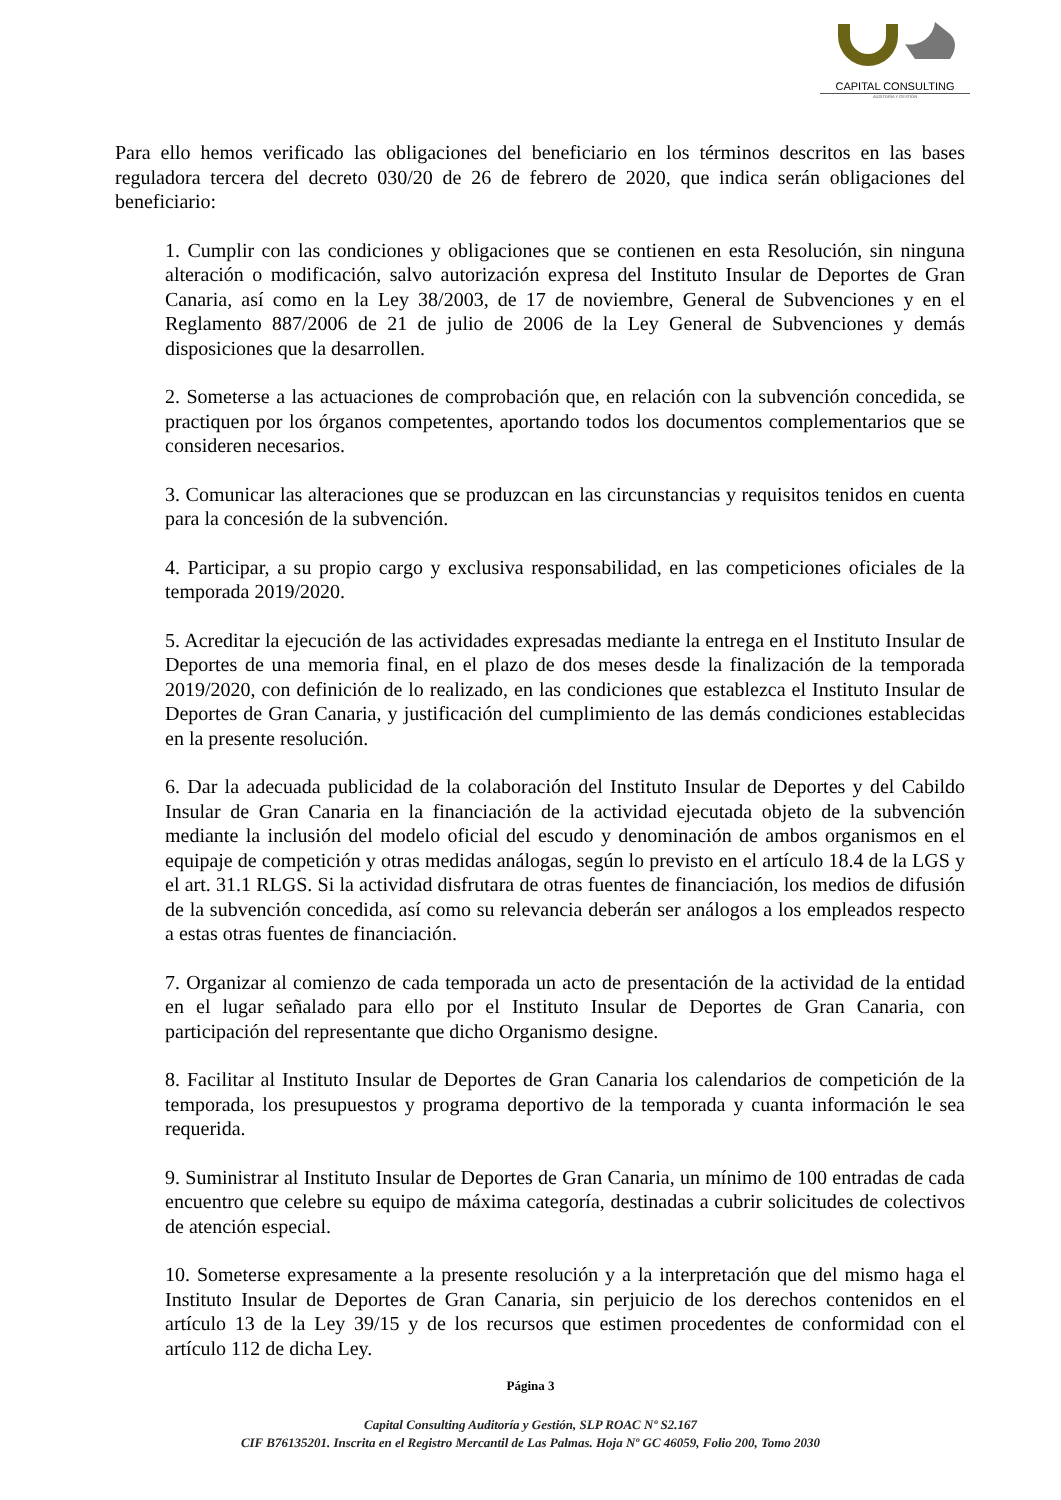CAPITAL CONSULTING
AUDITORÍA Y GESTIÓN
Para ello hemos verificado las obligaciones del beneficiario en los términos descritos en las bases reguladora tercera del decreto 030/20 de 26 de febrero de 2020, que indica serán obligaciones del beneficiario:
1. Cumplir con las condiciones y obligaciones que se contienen en esta Resolución, sin ninguna alteración o modificación, salvo autorización expresa del Instituto Insular de Deportes de Gran Canaria, así como en la Ley 38/2003, de 17 de noviembre, General de Subvenciones y en el Reglamento 887/2006 de 21 de julio de 2006 de la Ley General de Subvenciones y demás disposiciones que la desarrollen.
2. Someterse a las actuaciones de comprobación que, en relación con la subvención concedida, se practiquen por los órganos competentes, aportando todos los documentos complementarios que se consideren necesarios.
3. Comunicar las alteraciones que se produzcan en las circunstancias y requisitos tenidos en cuenta para la concesión de la subvención.
4. Participar, a su propio cargo y exclusiva responsabilidad, en las competiciones oficiales de la temporada 2019/2020.
5. Acreditar la ejecución de las actividades expresadas mediante la entrega en el Instituto Insular de Deportes de una memoria final, en el plazo de dos meses desde la finalización de la temporada 2019/2020, con definición de lo realizado, en las condiciones que establezca el Instituto Insular de Deportes de Gran Canaria, y justificación del cumplimiento de las demás condiciones establecidas en la presente resolución.
6. Dar la adecuada publicidad de la colaboración del Instituto Insular de Deportes y del Cabildo Insular de Gran Canaria en la financiación de la actividad ejecutada objeto de la subvención mediante la inclusión del modelo oficial del escudo y denominación de ambos organismos en el equipaje de competición y otras medidas análogas, según lo previsto en el artículo 18.4 de la LGS y el art. 31.1 RLGS. Si la actividad disfrutara de otras fuentes de financiación, los medios de difusión de la subvención concedida, así como su relevancia deberán ser análogos a los empleados respecto a estas otras fuentes de financiación.
7. Organizar al comienzo de cada temporada un acto de presentación de la actividad de la entidad en el lugar señalado para ello por el Instituto Insular de Deportes de Gran Canaria, con participación del representante que dicho Organismo designe.
8. Facilitar al Instituto Insular de Deportes de Gran Canaria los calendarios de competición de la temporada, los presupuestos y programa deportivo de la temporada y cuanta información le sea requerida.
9. Suministrar al Instituto Insular de Deportes de Gran Canaria, un mínimo de 100 entradas de cada encuentro que celebre su equipo de máxima categoría, destinadas a cubrir solicitudes de colectivos de atención especial.
10. Someterse expresamente a la presente resolución y a la interpretación que del mismo haga el Instituto Insular de Deportes de Gran Canaria, sin perjuicio de los derechos contenidos en el artículo 13 de la Ley 39/15 y de los recursos que estimen procedentes de conformidad con el artículo 112 de dicha Ley.
Página 3
Capital Consulting Auditoría y Gestión, SLP ROAC Nº S2.167
CIF B76135201. Inscrita en el Registro Mercantil de Las Palmas. Hoja Nº GC 46059, Folio 200, Tomo 2030